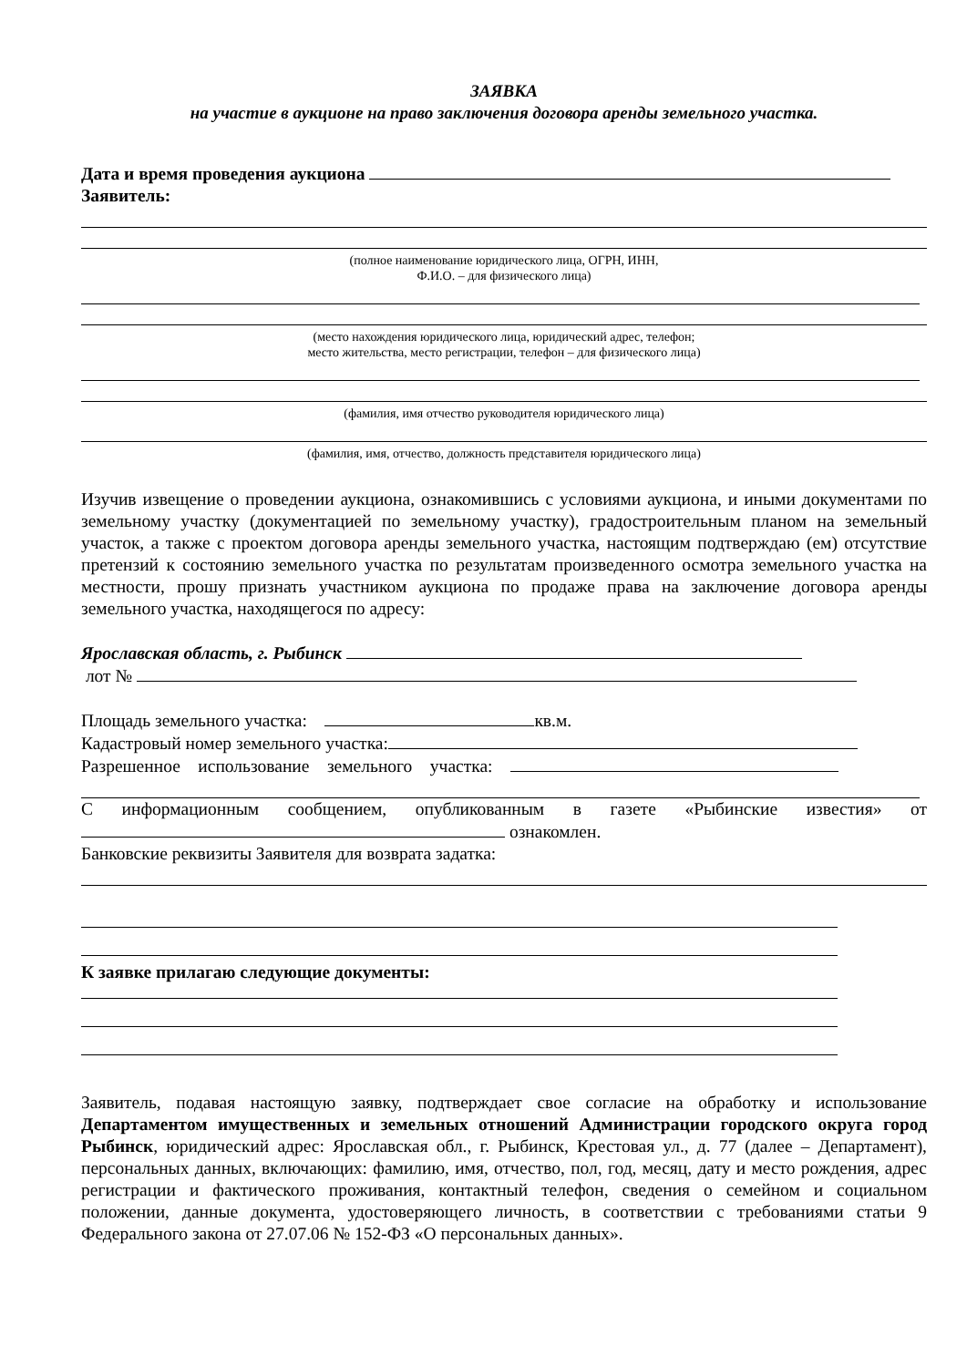ЗАЯВКА
на участие в аукционе на право заключения договора аренды земельного участка.
Дата и время проведения аукциона
Заявитель:
(полное наименование юридического лица, ОГРН, ИНН,
Ф.И.О. – для физического лица)
(место нахождения юридического лица, юридический адрес, телефон;
место жительства, место регистрации, телефон – для физического лица)
(фамилия, имя отчество руководителя юридического лица)
(фамилия, имя, отчество, должность представителя юридического лица)
Изучив извещение о проведении аукциона, ознакомившись с условиями аукциона, и иными документами по земельному участку (документацией по земельному участку), градостроительным планом на земельный участок, а также с проектом договора аренды земельного участка, настоящим подтверждаю (ем) отсутствие претензий к состоянию земельного участка по результатам произведенного осмотра земельного участка на местности, прошу признать участником аукциона по продаже права на заключение договора аренды земельного участка, находящегося по адресу:
Ярославская область, г. Рыбинск
лот №
Площадь земельного участка: кв.м.
Кадастровый номер земельного участка:
Разрешенное использование земельного участка:
С информационным сообщением, опубликованным в газете «Рыбинские известия» от ознакомлен.
Банковские реквизиты Заявителя для возврата задатка:
К заявке прилагаю следующие документы:
Заявитель, подавая настоящую заявку, подтверждает свое согласие на обработку и использование Департаментом имущественных и земельных отношений Администрации городского округа город Рыбинск, юридический адрес: Ярославская обл., г. Рыбинск, Крестовая ул., д. 77 (далее – Департамент), персональных данных, включающих: фамилию, имя, отчество, пол, год, месяц, дату и место рождения, адрес регистрации и фактического проживания, контактный телефон, сведения о семейном и социальном положении, данные документа, удостоверяющего личность, в соответствии с требованиями статьи 9 Федерального закона от 27.07.06 № 152-ФЗ «О персональных данных».